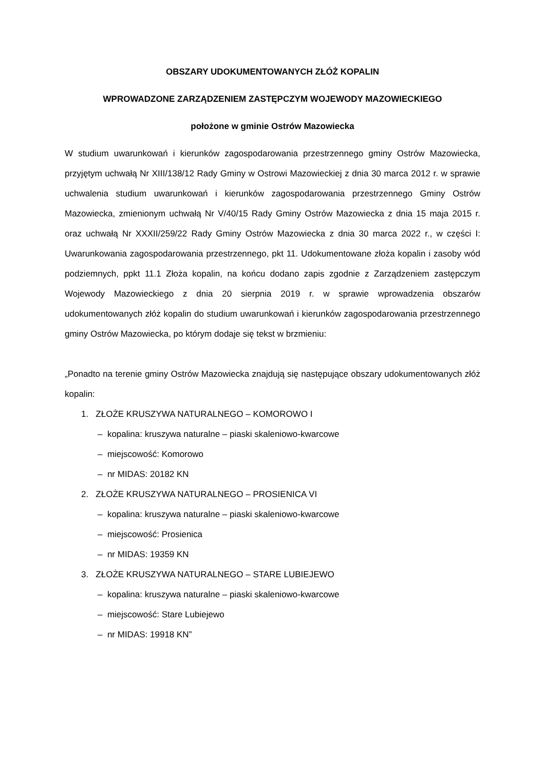OBSZARY UDOKUMENTOWANYCH ZŁÓŻ KOPALIN
WPROWADZONE ZARZĄDZENIEM ZASTĘPCZYM WOJEWODY MAZOWIECKIEGO
położone w gminie Ostrów Mazowiecka
W studium uwarunkowań i kierunków zagospodarowania przestrzennego gminy Ostrów Mazowiecka, przyjętym uchwałą Nr XIII/138/12 Rady Gminy w Ostrowi Mazowieckiej z dnia 30 marca 2012 r. w sprawie uchwalenia studium uwarunkowań i kierunków zagospodarowania przestrzennego Gminy Ostrów Mazowiecka, zmienionym uchwałą Nr V/40/15 Rady Gminy Ostrów Mazowiecka z dnia 15 maja 2015 r. oraz uchwałą Nr XXXII/259/22 Rady Gminy Ostrów Mazowiecka z dnia 30 marca 2022 r., w części I: Uwarunkowania zagospodarowania przestrzennego, pkt 11. Udokumentowane złoża kopalin i zasoby wód podziemnych, ppkt 11.1 Złoża kopalin, na końcu dodano zapis zgodnie z Zarządzeniem zastępczym Wojewody Mazowieckiego z dnia 20 sierpnia 2019 r. w sprawie wprowadzenia obszarów udokumentowanych złóż kopalin do studium uwarunkowań i kierunków zagospodarowania przestrzennego gminy Ostrów Mazowiecka, po którym dodaje się tekst w brzmieniu:
„Ponadto na terenie gminy Ostrów Mazowiecka znajdują się następujące obszary udokumentowanych złóż kopalin:
1. ZŁOŻE KRUSZYWA NATURALNEGO – KOMOROWO I
– kopalina: kruszywa naturalne – piaski skaleniowo-kwarcowe
– miejscowość: Komorowo
– nr MIDAS: 20182 KN
2. ZŁOŻE KRUSZYWA NATURALNEGO – PROSIENICA VI
– kopalina: kruszywa naturalne – piaski skaleniowo-kwarcowe
– miejscowość: Prosienica
– nr MIDAS: 19359 KN
3. ZŁOŻE KRUSZYWA NATURALNEGO – STARE LUBIEJEWO
– kopalina: kruszywa naturalne – piaski skaleniowo-kwarcowe
– miejscowość: Stare Lubiejewo
– nr MIDAS: 19918 KN”